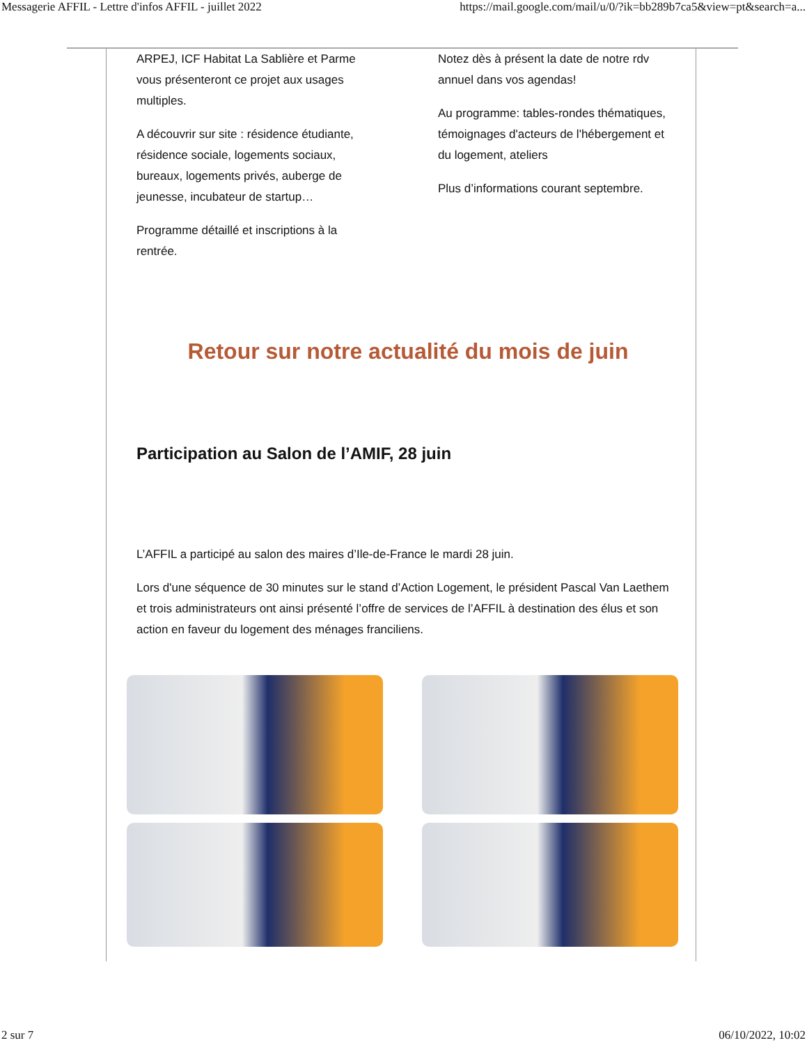Messagerie AFFIL - Lettre d'infos AFFIL - juillet 2022 https://mail.google.com/mail/u/0/?ik=bb289b7ca5&view=pt&search=a...
ARPEJ, ICF Habitat La Sablière et Parme vous présenteront ce projet aux usages multiples.
A découvrir sur site : résidence étudiante, résidence sociale, logements sociaux, bureaux, logements privés, auberge de jeunesse, incubateur de startup…
Programme détaillé et inscriptions à la rentrée.
Notez dès à présent la date de notre rdv annuel dans vos agendas!
Au programme: tables-rondes thématiques, témoignages d'acteurs de l'hébergement et du logement, ateliers
Plus d’informations courant septembre.
Retour sur notre actualité du mois de juin
Participation au Salon de l’AMIF, 28 juin
L’AFFIL a participé au salon des maires d’Ile-de-France le mardi 28 juin.
Lors d'une séquence de 30 minutes sur le stand d’Action Logement, le président Pascal Van Laethem et trois administrateurs ont ainsi présenté l’offre de services de l’AFFIL à destination des élus et son action en faveur du logement des ménages franciliens.
2 sur 7 06/10/2022, 10:02